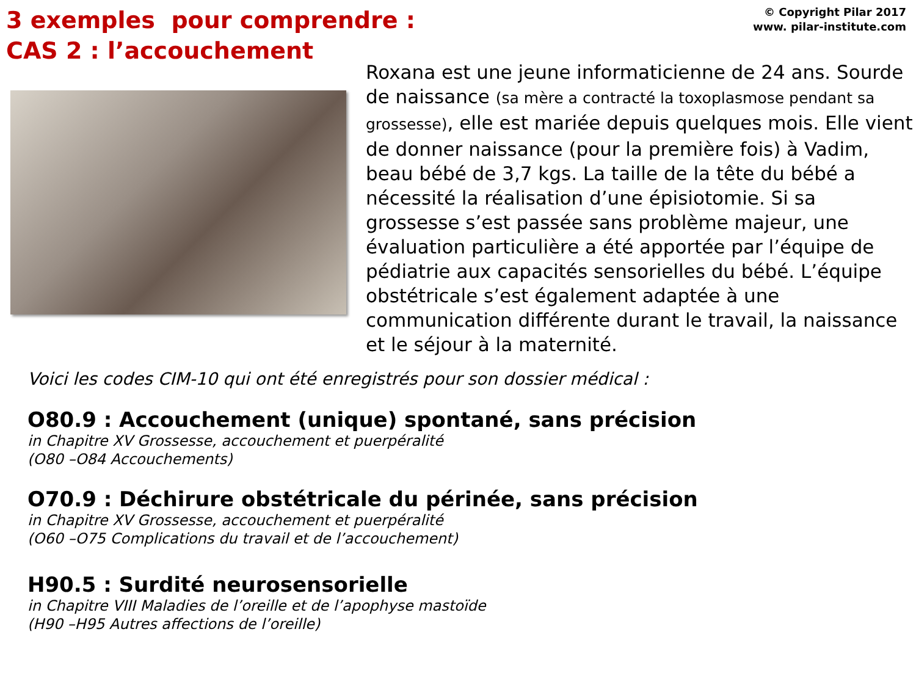3 exemples pour comprendre :
CAS 2 : l’accouchement
© Copyright Pilar 2017
www. pilar-institute.com
Roxana est une jeune informaticienne de 24 ans. Sourde de naissance (sa mère a contracté la toxoplasmose pendant sa grossesse), elle est mariée depuis quelques mois. Elle vient de donner naissance (pour la première fois) à Vadim, beau bébé de 3,7 kgs. La taille de la tête du bébé a nécessité la réalisation d’une épisiotomie. Si sa grossesse s’est passée sans problème majeur, une évaluation particulière a été apportée par l’équipe de pédiatrie aux capacités sensorielles du bébé. L’équipe obstétricale s’est également adaptée à une communication différente durant le travail, la naissance et le séjour à la maternité.
Voici les codes CIM-10 qui ont été enregistrés pour son dossier médical :
O80.9 : Accouchement (unique) spontané, sans précision
in Chapitre XV Grossesse, accouchement et puerpéralité
(O80 –O84 Accouchements)
O70.9 : Déchirure obstétricale du périnée, sans précision
in Chapitre XV Grossesse, accouchement et puerpéralité
(O60 –O75 Complications du travail et de l’accouchement)
H90.5 : Surdité neurosensorielle
in Chapitre VIII Maladies de l’oreille et de l’apophyse mastoïde
(H90 –H95 Autres affections de l’oreille)